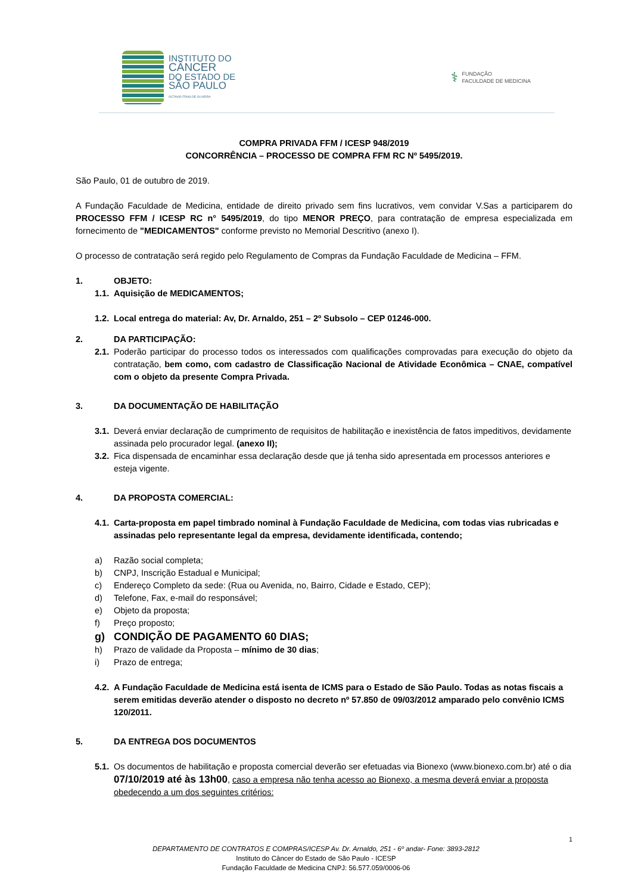INSTITUTO DO
CÂNCER
DO ESTADO DE
SÃO PAULO
OCTAVIO FRIAS DE OLIVEIRA
⚕
FUNDAÇÃO
FACULDADE DE MEDICINA
COMPRA PRIVADA FFM / ICESP 948/2019
CONCORRÊNCIA – PROCESSO DE COMPRA FFM RC Nº 5495/2019.
São Paulo, 01 de outubro de 2019.
A Fundação Faculdade de Medicina, entidade de direito privado sem fins lucrativos, vem convidar V.Sas a participarem do PROCESSO FFM / ICESP RC n° 5495/2019, do tipo MENOR PREÇO, para contratação de empresa especializada em fornecimento de "MEDICAMENTOS" conforme previsto no Memorial Descritivo (anexo I).
O processo de contratação será regido pelo Regulamento de Compras da Fundação Faculdade de Medicina – FFM.
1. OBJETO:
1.1. Aquisição de MEDICAMENTOS;
1.2. Local entrega do material: Av, Dr. Arnaldo, 251 – 2º Subsolo – CEP 01246-000.
2. DA PARTICIPAÇÃO:
2.1. Poderão participar do processo todos os interessados com qualificações comprovadas para execução do objeto da contratação, bem como, com cadastro de Classificação Nacional de Atividade Econômica – CNAE, compatível com o objeto da presente Compra Privada.
3. DA DOCUMENTAÇÃO DE HABILITAÇÃO
3.1. Deverá enviar declaração de cumprimento de requisitos de habilitação e inexistência de fatos impeditivos, devidamente assinada pelo procurador legal. (anexo II);
3.2. Fica dispensada de encaminhar essa declaração desde que já tenha sido apresentada em processos anteriores e esteja vigente.
4. DA PROPOSTA COMERCIAL:
4.1. Carta-proposta em papel timbrado nominal à Fundação Faculdade de Medicina, com todas vias rubricadas e assinadas pelo representante legal da empresa, devidamente identificada, contendo;
a) Razão social completa;
b) CNPJ, Inscrição Estadual e Municipal;
c) Endereço Completo da sede: (Rua ou Avenida, no, Bairro, Cidade e Estado, CEP);
d) Telefone, Fax, e-mail do responsável;
e) Objeto da proposta;
f) Preço proposto;
g) CONDIÇÃO DE PAGAMENTO 60 DIAS;
h) Prazo de validade da Proposta – mínimo de 30 dias;
i) Prazo de entrega;
4.2. A Fundação Faculdade de Medicina está isenta de ICMS para o Estado de São Paulo. Todas as notas fiscais a serem emitidas deverão atender o disposto no decreto nº 57.850 de 09/03/2012 amparado pelo convênio ICMS 120/2011.
5. DA ENTREGA DOS DOCUMENTOS
5.1. Os documentos de habilitação e proposta comercial deverão ser efetuadas via Bionexo (www.bionexo.com.br) até o dia 07/10/2019 até às 13h00, caso a empresa não tenha acesso ao Bionexo, a mesma deverá enviar a proposta obedecendo a um dos seguintes critérios:
1
DEPARTAMENTO DE CONTRATOS E COMPRAS/ICESP Av. Dr. Arnaldo, 251 - 6º andar- Fone: 3893-2812
Instituto do Câncer do Estado de São Paulo - ICESP
Fundação Faculdade de Medicina CNPJ: 56.577.059/0006-06